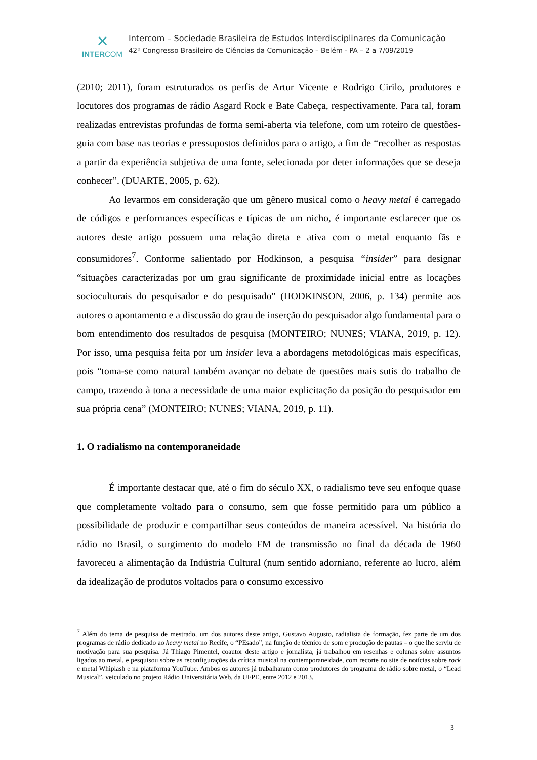⨯
INTERCOM
Intercom – Sociedade Brasileira de Estudos Interdisciplinares da Comunicação
42º Congresso Brasileiro de Ciências da Comunicação – Belém - PA – 2 a 7/09/2019
(2010; 2011), foram estruturados os perfis de Artur Vicente e Rodrigo Cirilo, produtores e locutores dos programas de rádio Asgard Rock e Bate Cabeça, respectivamente. Para tal, foram realizadas entrevistas profundas de forma semi-aberta via telefone, com um roteiro de questões-guia com base nas teorias e pressupostos definidos para o artigo, a fim de “recolher as respostas a partir da experiência subjetiva de uma fonte, selecionada por deter informações que se deseja conhecer”. (DUARTE, 2005, p. 62).
Ao levarmos em consideração que um gênero musical como o heavy metal é carregado de códigos e performances específicas e típicas de um nicho, é importante esclarecer que os autores deste artigo possuem uma relação direta e ativa com o metal enquanto fãs e consumidores<sup>7</sup>. Conforme salientado por Hodkinson, a pesquisa “insider” para designar “situações caracterizadas por um grau significante de proximidade inicial entre as locações socioculturais do pesquisador e do pesquisado" (HODKINSON, 2006, p. 134) permite aos autores o apontamento e a discussão do grau de inserção do pesquisador algo fundamental para o bom entendimento dos resultados de pesquisa (MONTEIRO; NUNES; VIANA, 2019, p. 12). Por isso, uma pesquisa feita por um insider leva a abordagens metodológicas mais específicas, pois “toma-se como natural também avançar no debate de questões mais sutis do trabalho de campo, trazendo à tona a necessidade de uma maior explicitação da posição do pesquisador em sua própria cena” (MONTEIRO; NUNES; VIANA, 2019, p. 11).
1. O radialismo na contemporaneidade
É importante destacar que, até o fim do século XX, o radialismo teve seu enfoque quase que completamente voltado para o consumo, sem que fosse permitido para um público a possibilidade de produzir e compartilhar seus conteúdos de maneira acessível. Na história do rádio no Brasil, o surgimento do modelo FM de transmissão no final da década de 1960 favoreceu a alimentação da Indústria Cultural (num sentido adorniano, referente ao lucro, além da idealização de produtos voltados para o consumo excessivo
<sup>7</sup> Além do tema de pesquisa de mestrado, um dos autores deste artigo, Gustavo Augusto, radialista de formação, fez parte de um dos programas de rádio dedicado ao heavy metal no Recife, o “PEsado”, na função de técnico de som e produção de pautas – o que lhe serviu de motivação para sua pesquisa. Já Thiago Pimentel, coautor deste artigo e jornalista, já trabalhou em resenhas e colunas sobre assuntos ligados ao metal, e pesquisou sobre as reconfigurações da crítica musical na contemporaneidade, com recorte no site de notícias sobre rock e metal Whiplash e na plataforma YouTube. Ambos os autores já trabalharam como produtores do programa de rádio sobre metal, o “Lead Musical”, veiculado no projeto Rádio Universitária Web, da UFPE, entre 2012 e 2013.
3